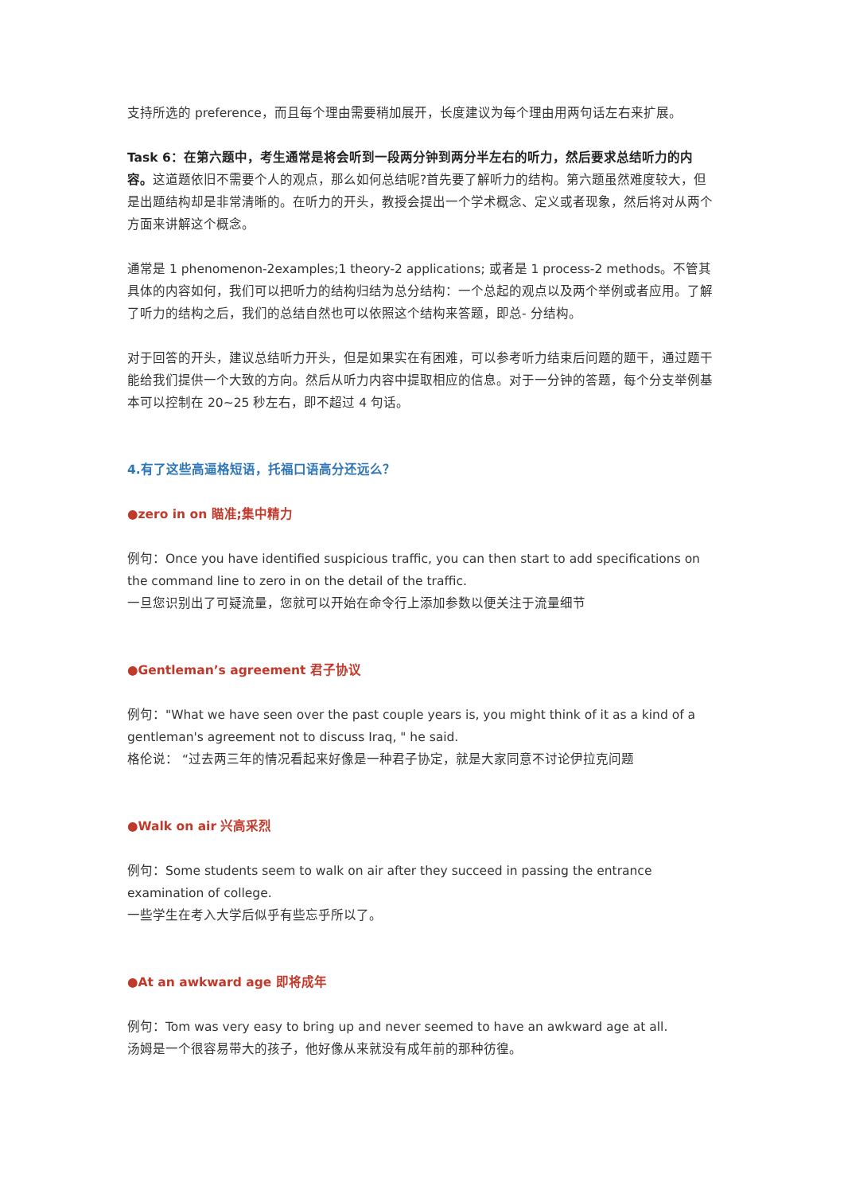支持所选的 preference，而且每个理由需要稍加展开，长度建议为每个理由用两句话左右来扩展。
Task 6：在第六题中，考生通常是将会听到一段两分钟到两分半左右的听力，然后要求总结听力的内容。这道题依旧不需要个人的观点，那么如何总结呢?首先要了解听力的结构。第六题虽然难度较大，但是出题结构却是非常清晰的。在听力的开头，教授会提出一个学术概念、定义或者现象，然后将对从两个方面来讲解这个概念。
通常是 1 phenomenon-2examples;1 theory-2 applications; 或者是 1 process-2 methods。不管其具体的内容如何，我们可以把听力的结构归结为总分结构：一个总起的观点以及两个举例或者应用。了解了听力的结构之后，我们的总结自然也可以依照这个结构来答题，即总- 分结构。
对于回答的开头，建议总结听力开头，但是如果实在有困难，可以参考听力结束后问题的题干，通过题干能给我们提供一个大致的方向。然后从听力内容中提取相应的信息。对于一分钟的答题，每个分支举例基本可以控制在 20~25 秒左右，即不超过 4 句话。
4.有了这些高逼格短语，托福口语高分还远么？
●zero in on 瞄准;集中精力
例句：Once you have identified suspicious traffic, you can then start to add specifications on the command line to zero in on the detail of the traffic.
一旦您识别出了可疑流量，您就可以开始在命令行上添加参数以便关注于流量细节
●Gentleman’s agreement 君子协议
例句："What we have seen over the past couple years is, you might think of it as a kind of a gentleman's agreement not to discuss Iraq, " he said.
格伦说： “过去两三年的情况看起来好像是一种君子协定，就是大家同意不讨论伊拉克问题
●Walk on air 兴高采烈
例句：Some students seem to walk on air after they succeed in passing the entrance examination of college.
一些学生在考入大学后似乎有些忘乎所以了。
●At an awkward age 即将成年
例句：Tom was very easy to bring up and never seemed to have an awkward age at all.
汤姆是一个很容易带大的孩子，他好像从来就没有成年前的那种彷徨。